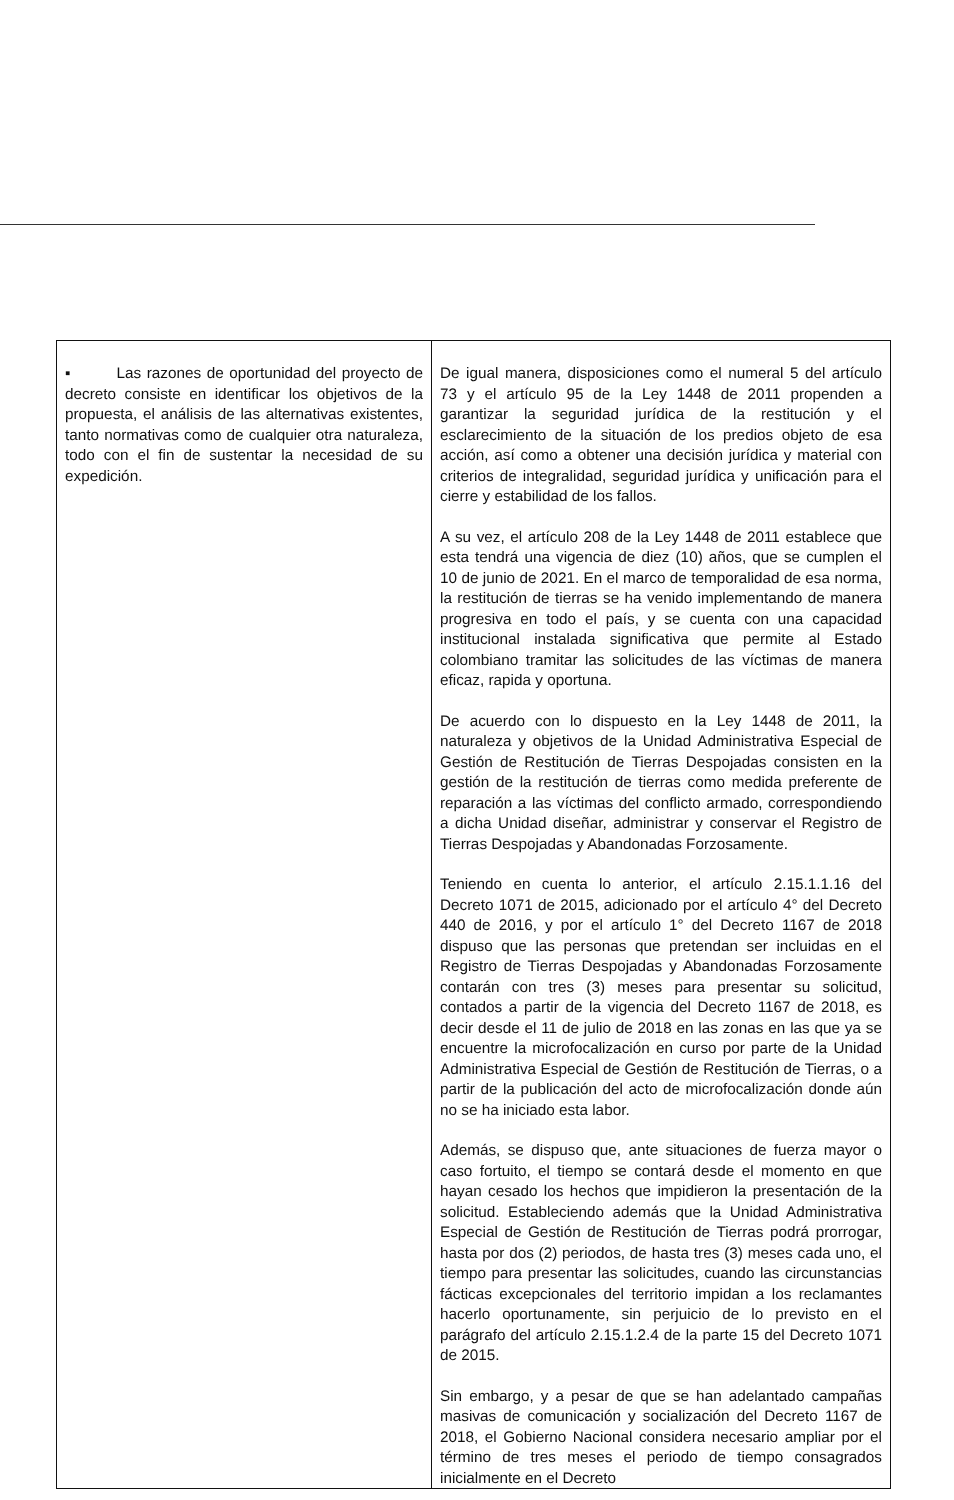| ▪ Las razones de oportunidad del proyecto de decreto consiste en identificar los objetivos de la propuesta, el análisis de las alternativas existentes, tanto normativas como de cualquier otra naturaleza, todo con el fin de sustentar la necesidad de su expedición. | De igual manera, disposiciones como el numeral 5 del artículo 73 y el artículo 95 de la Ley 1448 de 2011 propenden a garantizar la seguridad jurídica de la restitución y el esclarecimiento de la situación de los predios objeto de esa acción, así como a obtener una decisión jurídica y material con criterios de integralidad, seguridad jurídica y unificación para el cierre y estabilidad de los fallos. A su vez, el artículo 208 de la Ley 1448 de 2011 establece que esta tendrá una vigencia de diez (10) años, que se cumplen el 10 de junio de 2021. En el marco de temporalidad de esa norma, la restitución de tierras se ha venido implementando de manera progresiva en todo el país, y se cuenta con una capacidad institucional instalada significativa que permite al Estado colombiano tramitar las solicitudes de las víctimas de manera eficaz, rapida y oportuna. De acuerdo con lo dispuesto en la Ley 1448 de 2011, la naturaleza y objetivos de la Unidad Administrativa Especial de Gestión de Restitución de Tierras Despojadas consisten en la gestión de la restitución de tierras como medida preferente de reparación a las víctimas del conflicto armado, correspondiendo a dicha Unidad diseñar, administrar y conservar el Registro de Tierras Despojadas y Abandonadas Forzosamente. Teniendo en cuenta lo anterior, el artículo 2.15.1.1.16 del Decreto 1071 de 2015, adicionado por el artículo 4° del Decreto 440 de 2016, y por el artículo 1° del Decreto 1167 de 2018 dispuso que las personas que pretendan ser incluidas en el Registro de Tierras Despojadas y Abandonadas Forzosamente contarán con tres (3) meses para presentar su solicitud, contados a partir de la vigencia del Decreto 1167 de 2018, es decir desde el 11 de julio de 2018 en las zonas en las que ya se encuentre la microfocalización en curso por parte de la Unidad Administrativa Especial de Gestión de Restitución de Tierras, o a partir de la publicación del acto de microfocalización donde aún no se ha iniciado esta labor. Además, se dispuso que, ante situaciones de fuerza mayor o caso fortuito, el tiempo se contará desde el momento en que hayan cesado los hechos que impidieron la presentación de la solicitud. Estableciendo además que la Unidad Administrativa Especial de Gestión de Restitución de Tierras podrá prorrogar, hasta por dos (2) periodos, de hasta tres (3) meses cada uno, el tiempo para presentar las solicitudes, cuando las circunstancias fácticas excepcionales del territorio impidan a los reclamantes hacerlo oportunamente, sin perjuicio de lo previsto en el parágrafo del artículo 2.15.1.2.4 de la parte 15 del Decreto 1071 de 2015. Sin embargo, y a pesar de que se han adelantado campañas masivas de comunicación y socialización del Decreto 1167 de 2018, el Gobierno Nacional considera necesario ampliar por el término de tres meses el periodo de tiempo consagrados inicialmente en el Decreto |